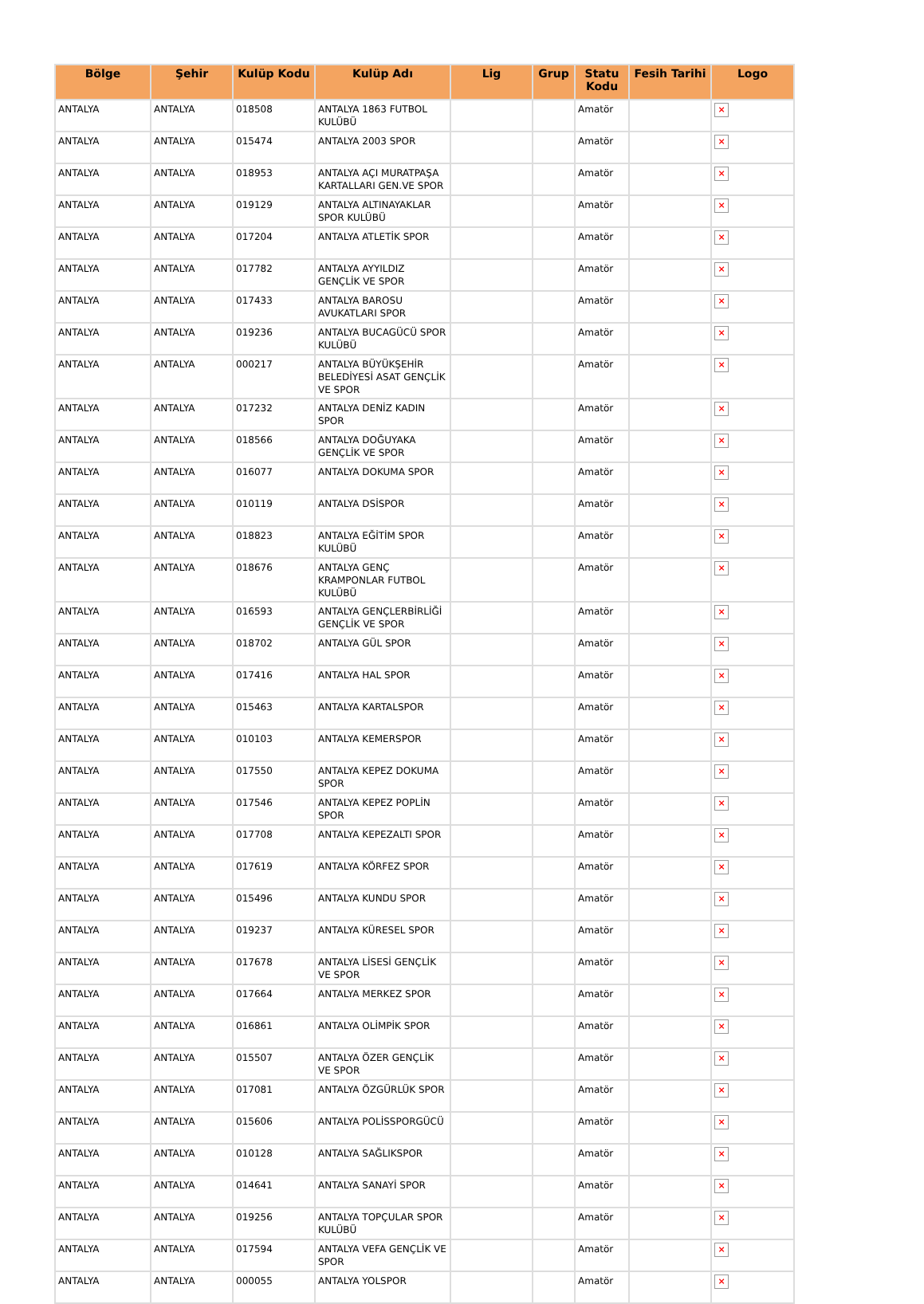| Bölge | Şehir | Kulüp Kodu | Kulüp Adı | Lig | Grup | Statu Kodu | Fesih Tarihi | Logo |
| --- | --- | --- | --- | --- | --- | --- | --- | --- |
| ANTALYA | ANTALYA | 018508 | ANTALYA 1863 FUTBOL KULÜBÜ | | | Amatör | | × |
| ANTALYA | ANTALYA | 015474 | ANTALYA 2003 SPOR | | | Amatör | | × |
| ANTALYA | ANTALYA | 018953 | ANTALYA AÇI MURATPAŞA KARTALLARI GEN.VE SPOR | | | Amatör | | × |
| ANTALYA | ANTALYA | 019129 | ANTALYA ALTINAYAKLAR SPOR KULÜBÜ | | | Amatör | | × |
| ANTALYA | ANTALYA | 017204 | ANTALYA ATLETİK SPOR | | | Amatör | | × |
| ANTALYA | ANTALYA | 017782 | ANTALYA AYYILDIZ GENÇLİK VE SPOR | | | Amatör | | × |
| ANTALYA | ANTALYA | 017433 | ANTALYA BAROSU AVUKATLARI SPOR | | | Amatör | | × |
| ANTALYA | ANTALYA | 019236 | ANTALYA BUCAGÜCÜ SPOR KULÜBÜ | | | Amatör | | × |
| ANTALYA | ANTALYA | 000217 | ANTALYA BÜYÜKŞEHİR BELEDİYESİ ASAT GENÇLİK VE SPOR | | | Amatör | | × |
| ANTALYA | ANTALYA | 017232 | ANTALYA DENİZ KADIN SPOR | | | Amatör | | × |
| ANTALYA | ANTALYA | 018566 | ANTALYA DOĞUYAKA GENÇLİK VE SPOR | | | Amatör | | × |
| ANTALYA | ANTALYA | 016077 | ANTALYA DOKUMA SPOR | | | Amatör | | × |
| ANTALYA | ANTALYA | 010119 | ANTALYA DSİSPOR | | | Amatör | | × |
| ANTALYA | ANTALYA | 018823 | ANTALYA EĞİTİM SPOR KULÜBÜ | | | Amatör | | × |
| ANTALYA | ANTALYA | 018676 | ANTALYA GENÇ KRAMPONLAR FUTBOL KULÜBÜ | | | Amatör | | × |
| ANTALYA | ANTALYA | 016593 | ANTALYA GENÇLERBİRLİĞİ GENÇLİK VE SPOR | | | Amatör | | × |
| ANTALYA | ANTALYA | 018702 | ANTALYA GÜL SPOR | | | Amatör | | × |
| ANTALYA | ANTALYA | 017416 | ANTALYA HAL SPOR | | | Amatör | | × |
| ANTALYA | ANTALYA | 015463 | ANTALYA KARTALSPOR | | | Amatör | | × |
| ANTALYA | ANTALYA | 010103 | ANTALYA KEMERSPOR | | | Amatör | | × |
| ANTALYA | ANTALYA | 017550 | ANTALYA KEPEZ DOKUMA SPOR | | | Amatör | | × |
| ANTALYA | ANTALYA | 017546 | ANTALYA KEPEZ POPLİN SPOR | | | Amatör | | × |
| ANTALYA | ANTALYA | 017708 | ANTALYA KEPEZALTI SPOR | | | Amatör | | × |
| ANTALYA | ANTALYA | 017619 | ANTALYA KÖRFEZ SPOR | | | Amatör | | × |
| ANTALYA | ANTALYA | 015496 | ANTALYA KUNDU SPOR | | | Amatör | | × |
| ANTALYA | ANTALYA | 019237 | ANTALYA KÜRESEL SPOR | | | Amatör | | × |
| ANTALYA | ANTALYA | 017678 | ANTALYA LİSESİ GENÇLİK VE SPOR | | | Amatör | | × |
| ANTALYA | ANTALYA | 017664 | ANTALYA MERKEZ SPOR | | | Amatör | | × |
| ANTALYA | ANTALYA | 016861 | ANTALYA OLİMPİK SPOR | | | Amatör | | × |
| ANTALYA | ANTALYA | 015507 | ANTALYA ÖZER GENÇLİK VE SPOR | | | Amatör | | × |
| ANTALYA | ANTALYA | 017081 | ANTALYA ÖZGÜRLÜK SPOR | | | Amatör | | × |
| ANTALYA | ANTALYA | 015606 | ANTALYA POLİSSPORGÜCÜ | | | Amatör | | × |
| ANTALYA | ANTALYA | 010128 | ANTALYA SAĞLIKSPOR | | | Amatör | | × |
| ANTALYA | ANTALYA | 014641 | ANTALYA SANAYİ SPOR | | | Amatör | | × |
| ANTALYA | ANTALYA | 019256 | ANTALYA TOPÇULAR SPOR KULÜBÜ | | | Amatör | | × |
| ANTALYA | ANTALYA | 017594 | ANTALYA VEFA GENÇLİK VE SPOR | | | Amatör | | × |
| ANTALYA | ANTALYA | 000055 | ANTALYA YOLSPOR | | | Amatör | | × |